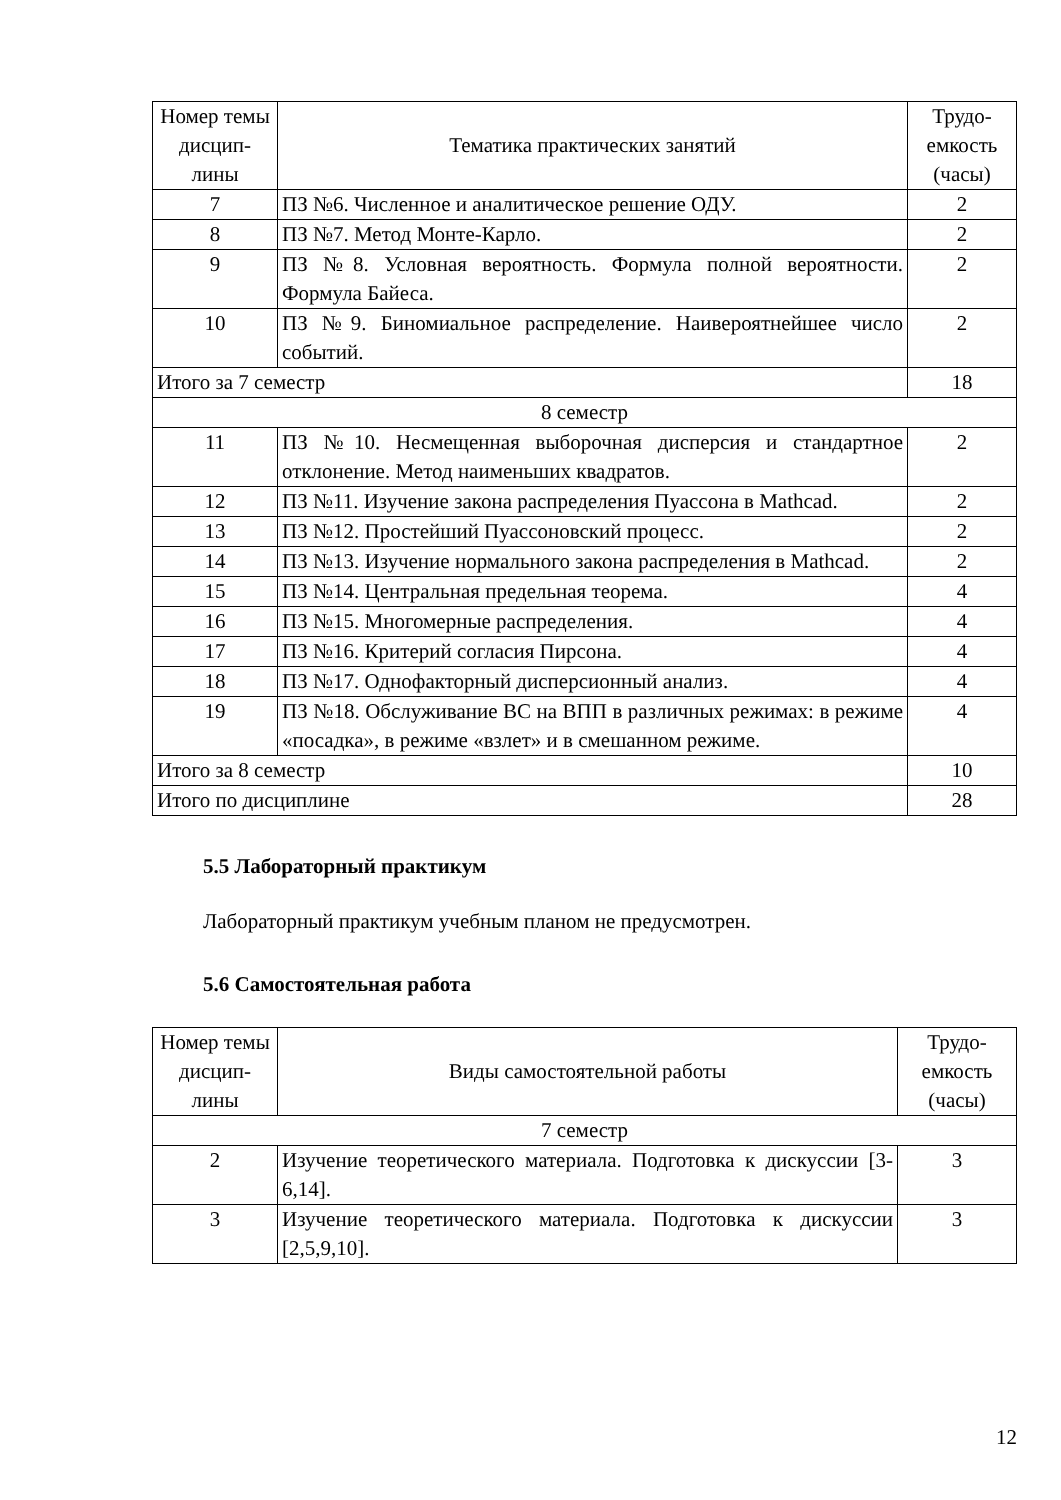| Номер темы дисцип-лины | Тематика практических занятий | Трудо-емкость (часы) |
| --- | --- | --- |
| 7 | ПЗ №6. Численное и аналитическое решение ОДУ. | 2 |
| 8 | ПЗ №7. Метод Монте-Карло. | 2 |
| 9 | ПЗ №8. Условная вероятность. Формула полной вероятности. Формула Байеса. | 2 |
| 10 | ПЗ №9. Биномиальное распределение. Наивероятнейшее число событий. | 2 |
| Итого за 7 семестр | | 18 |
| 8 семестр | | |
| 11 | ПЗ №10. Несмещенная выборочная дисперсия и стандартное отклонение. Метод наименьших квадратов. | 2 |
| 12 | ПЗ №11. Изучение закона распределения Пуассона в Mathcad. | 2 |
| 13 | ПЗ №12. Простейший Пуассоновский процесс. | 2 |
| 14 | ПЗ №13. Изучение нормального закона распределения в Mathcad. | 2 |
| 15 | ПЗ №14. Центральная предельная теорема. | 4 |
| 16 | ПЗ №15. Многомерные распределения. | 4 |
| 17 | ПЗ №16. Критерий согласия Пирсона. | 4 |
| 18 | ПЗ №17. Однофакторный дисперсионный анализ. | 4 |
| 19 | ПЗ №18. Обслуживание ВС на ВПП в различных режимах: в режиме «посадка», в режиме «взлет» и в смешанном режиме. | 4 |
| Итого за 8 семестр | | 10 |
| Итого по дисциплине | | 28 |
5.5 Лабораторный практикум
Лабораторный практикум учебным планом не предусмотрен.
5.6 Самостоятельная работа
| Номер темы дисцип-лины | Виды самостоятельной работы | Трудо-емкость (часы) |
| --- | --- | --- |
| 7 семестр | | |
| 2 | Изучение теоретического материала. Подготовка к дискуссии [3-6,14]. | 3 |
| 3 | Изучение теоретического материала. Подготовка к дискуссии [2,5,9,10]. | 3 |
12